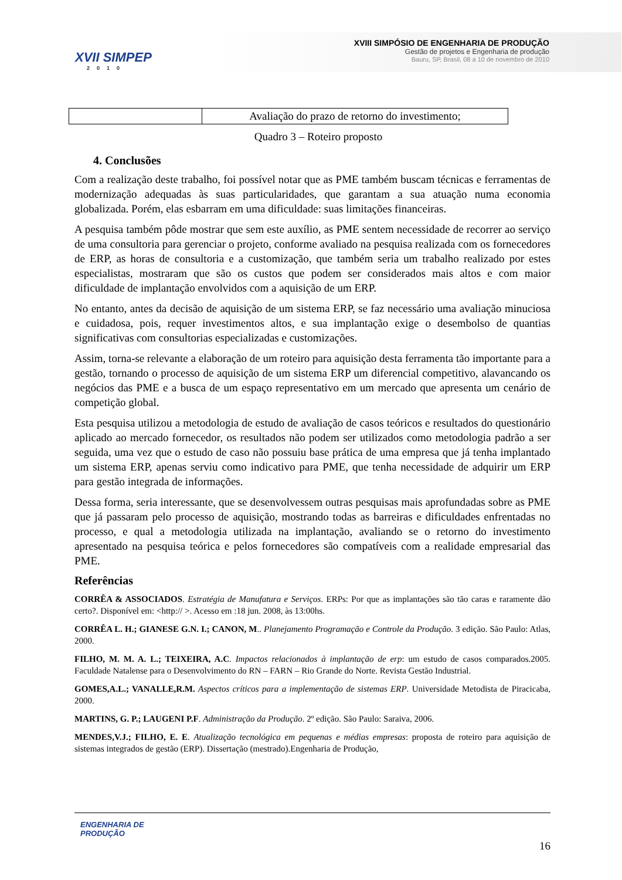XVII SIMPEP
2010
XVIII SIMPÓSIO DE ENGENHARIA DE PRODUÇÃO
Gestão de projetos e Engenharia de produção
Bauru, SP, Brasil, 08 a 10 de novembro de 2010
| | Avaliação do prazo de retorno do investimento; |
Quadro 3 – Roteiro proposto
4. Conclusões
Com a realização deste trabalho, foi possível notar que as PME também buscam técnicas e ferramentas de modernização adequadas às suas particularidades, que garantam a sua atuação numa economia globalizada. Porém, elas esbarram em uma dificuldade: suas limitações financeiras.
A pesquisa também pôde mostrar que sem este auxílio, as PME sentem necessidade de recorrer ao serviço de uma consultoria para gerenciar o projeto, conforme avaliado na pesquisa realizada com os fornecedores de ERP, as horas de consultoria e a customização, que também seria um trabalho realizado por estes especialistas, mostraram que são os custos que podem ser considerados mais altos e com maior dificuldade de implantação envolvidos com a aquisição de um ERP.
No entanto, antes da decisão de aquisição de um sistema ERP, se faz necessário uma avaliação minuciosa e cuidadosa, pois, requer investimentos altos, e sua implantação exige o desembolso de quantias significativas com consultorias especializadas e customizações.
Assim, torna-se relevante a elaboração de um roteiro para aquisição desta ferramenta tão importante para a gestão, tornando o processo de aquisição de um sistema ERP um diferencial competitivo, alavancando os negócios das PME e a busca de um espaço representativo em um mercado que apresenta um cenário de competição global.
Esta pesquisa utilizou a metodologia de estudo de avaliação de casos teóricos e resultados do questionário aplicado ao mercado fornecedor, os resultados não podem ser utilizados como metodologia padrão a ser seguida, uma vez que o estudo de caso não possuiu base prática de uma empresa que já tenha implantado um sistema ERP, apenas serviu como indicativo para PME, que tenha necessidade de adquirir um ERP para gestão integrada de informações.
Dessa forma, seria interessante, que se desenvolvessem outras pesquisas mais aprofundadas sobre as PME que já passaram pelo processo de aquisição, mostrando todas as barreiras e dificuldades enfrentadas no processo, e qual a metodologia utilizada na implantação, avaliando se o retorno do investimento apresentado na pesquisa teórica e pelos fornecedores são compatíveis com a realidade empresarial das PME.
Referências
CORRÊA & ASSOCIADOS. Estratégia de Manufatura e Serviços. ERPs: Por que as implantações são tão caras e raramente dão certo?. Disponível em: <http:// >. Acesso em :18 jun. 2008, às 13:00hs.
CORRÊA L. H.; GIANESE G.N. I.; CANON, M.. Planejamento Programação e Controle da Produção. 3 edição. São Paulo: Atlas, 2000.
FILHO, M. M. A. L.; TEIXEIRA, A.C. Impactos relacionados à implantação de erp: um estudo de casos comparados.2005. Faculdade Natalense para o Desenvolvimento do RN – FARN – Rio Grande do Norte. Revista Gestão Industrial.
GOMES,A.L.; VANALLE,R.M. Aspectos críticos para a implementação de sistemas ERP. Universidade Metodista de Piracicaba, 2000.
MARTINS, G. P.; LAUGENI P.F. Administração da Produção. 2º edição. São Paulo: Saraiva, 2006.
MENDES,V.J.; FILHO, E. E. Atualização tecnológica em pequenas e médias empresas: proposta de roteiro para aquisição de sistemas integrados de gestão (ERP). Dissertação (mestrado).Engenharia de Produção,
ENGENHARIA DE
PRODUÇÃO
16